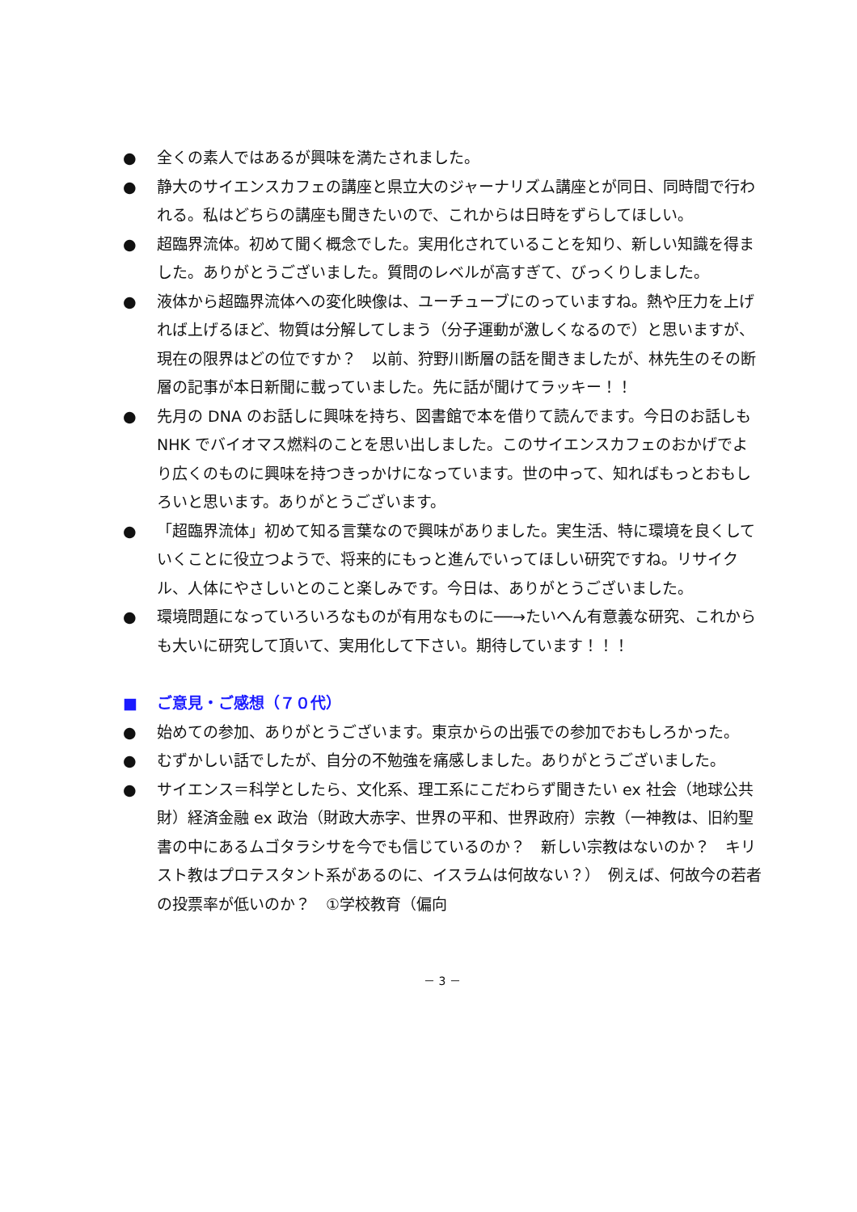● 全くの素人ではあるが興味を満たされました。
● 静大のサイエンスカフェの講座と県立大のジャーナリズム講座とが同日、同時間で行われる。私はどちらの講座も聞きたいので、これからは日時をずらしてほしい。
● 超臨界流体。初めて聞く概念でした。実用化されていることを知り、新しい知識を得ました。ありがとうございました。質問のレベルが高すぎて、びっくりしました。
● 液体から超臨界流体への変化映像は、ユーチューブにのっていますね。熱や圧力を上げれば上げるほど、物質は分解してしまう（分子運動が激しくなるので）と思いますが、現在の限界はどの位ですか？　以前、狩野川断層の話を聞きましたが、林先生のその断層の記事が本日新聞に載っていました。先に話が聞けてラッキー！！
● 先月の DNA のお話しに興味を持ち、図書館で本を借りて読んでます。今日のお話しも NHK でバイオマス燃料のことを思い出しました。このサイエンスカフェのおかげでより広くのものに興味を持つきっかけになっています。世の中って、知ればもっとおもしろいと思います。ありがとうございます。
● 「超臨界流体」初めて知る言葉なので興味がありました。実生活、特に環境を良くしていくことに役立つようで、将来的にもっと進んでいってほしい研究ですね。リサイクル、人体にやさしいとのこと楽しみです。今日は、ありがとうございました。
● 環境問題になっていろいろなものが有用なものに──→たいへん有意義な研究、これからも大いに研究して頂いて、実用化して下さい。期待しています！！！
■ ご意見・ご感想（７０代）
● 始めての参加、ありがとうございます。東京からの出張での参加でおもしろかった。
● むずかしい話でしたが、自分の不勉強を痛感しました。ありがとうございました。
● サイエンス＝科学としたら、文化系、理工系にこだわらず聞きたい ex 社会（地球公共財）経済金融 ex 政治（財政大赤字、世界の平和、世界政府）宗教（一神教は、旧約聖書の中にあるムゴタラシサを今でも信じているのか？　新しい宗教はないのか？　キリスト教はプロテスタント系があるのに、イスラムは何故ない？）　例えば、何故今の若者の投票率が低いのか？　①学校教育（偏向
－ 3 －